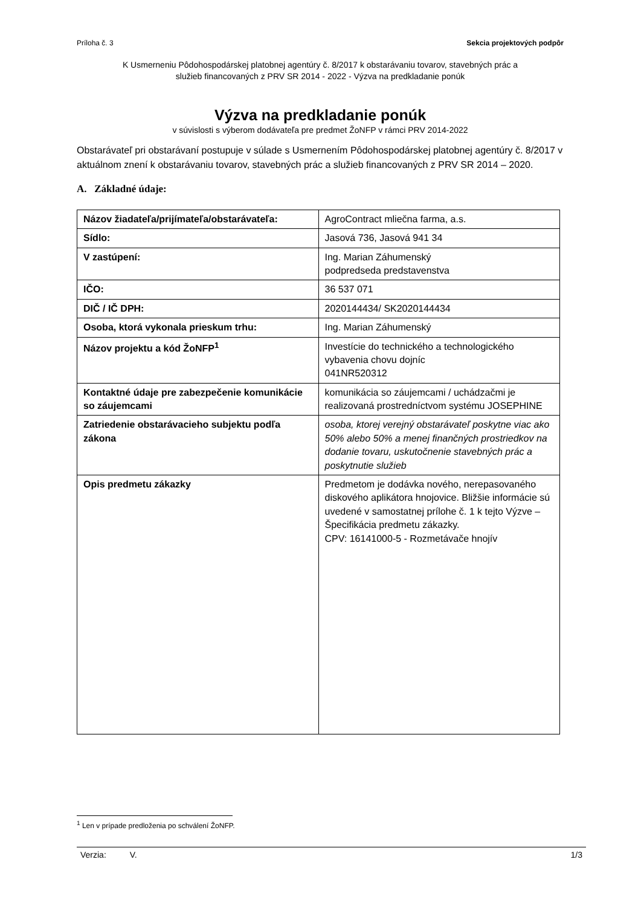Príloha č. 3 Sekcia projektových podpôr
K Usmerneniu Pôdohospodárskej platobnej agentúry č. 8/2017 k obstarávaniu tovarov, stavebných prác a
služieb financovaných z PRV SR 2014 - 2022 - Výzva na predkladanie ponúk
Výzva na predkladanie ponúk
v súvislosti s výberom dodávateľa pre predmet ŽoNFP v rámci PRV 2014-2022
Obstarávateľ pri obstarávaní postupuje v súlade s Usmernením Pôdohospodárskej platobnej agentúry č. 8/2017 v aktuálnom znení k obstarávaniu tovarov, stavebných prác a služieb financovaných z PRV SR 2014 – 2020.
A. Základné údaje:
| Názov žiadateľa/prijímateľa/obstarávateľa: | AgroContract mliečna farma, a.s. |
| Sídlo: | Jasová 736, Jasová 941 34 |
| V zastúpení: | Ing. Marian Záhumenský podpredseda predstavenstva |
| IČO: | 36 537 071 |
| DIČ / IČ DPH: | 2020144434/ SK2020144434 |
| Osoba, ktorá vykonala prieskum trhu: | Ing. Marian Záhumenský |
| Názov projektu a kód ŽoNFP<sup>1</sup> | Investície do technického a technologického vybavenia chovu dojníc 041NR520312 |
| Kontaktné údaje pre zabezpečenie komunikácie so záujemcami | komunikácia so záujemcami / uchádzačmi je realizovaná prostredníctvom systému JOSEPHINE |
| Zatriedenie obstarávacieho subjektu podľa zákona | osoba, ktorej verejný obstarávateľ poskytne viac ako 50% alebo 50% a menej finančných prostriedkov na dodanie tovaru, uskutočnenie stavebných prác a poskytnutie služieb |
| Opis predmetu zákazky | Predmetom je dodávka nového, nerepasovaného diskového aplikátora hnojovice. Bližšie informácie sú uvedené v samostatnej prílohe č. 1 k tejto Výzve – Špecifikácia predmetu zákazky. CPV: 16141000-5 - Rozmetávače hnojív |
<sup>1</sup> Len v prípade predloženia po schválení ŽoNFP.
Verzia: V. 1/3